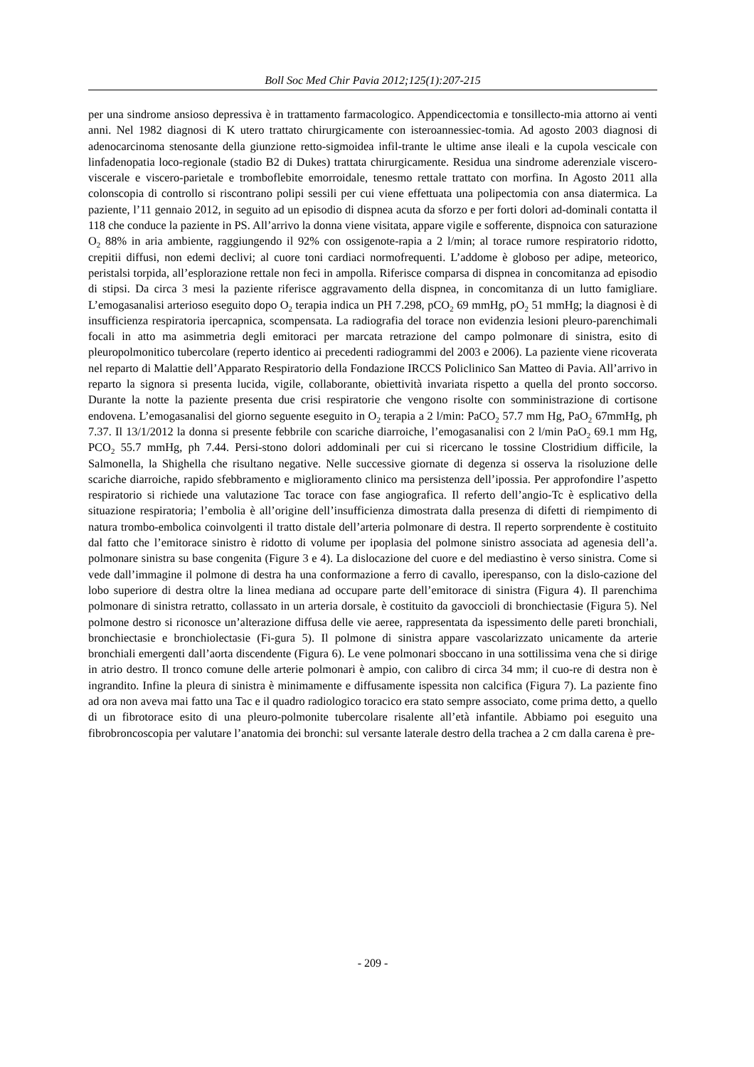Boll Soc Med Chir Pavia 2012;125(1):207-215
per una sindrome ansioso depressiva è in trattamento farmacologico. Appendicectomia e tonsillecto-mia attorno ai venti anni. Nel 1982 diagnosi di K utero trattato chirurgicamente con isteroannessiec-tomia. Ad agosto 2003 diagnosi di adenocarcinoma stenosante della giunzione retto-sigmoidea infil-trante le ultime anse ileali e la cupola vescicale con linfadenopatia loco-regionale (stadio B2 di Dukes) trattata chirurgicamente. Residua una sindrome aderenziale viscero-viscerale e viscero-parietale e tromboflebite emorroidale, tenesmo rettale trattato con morfina. In Agosto 2011 alla colonscopia di controllo si riscontrano polipi sessili per cui viene effettuata una polipectomia con ansa diatermica. La paziente, l’11 gennaio 2012, in seguito ad un episodio di dispnea acuta da sforzo e per forti dolori ad-dominali contatta il 118 che conduce la paziente in PS. All’arrivo la donna viene visitata, appare vigile e sofferente, dispnoica con saturazione O<sub>2</sub> 88% in aria ambiente, raggiungendo il 92% con ossigenote-rapia a 2 l/min; al torace rumore respiratorio ridotto, crepitii diffusi, non edemi declivi; al cuore toni cardiaci normofrequenti. L’addome è globoso per adipe, meteorico, peristalsi torpida, all’esplorazione rettale non feci in ampolla. Riferisce comparsa di dispnea in concomitanza ad episodio di stipsi. Da circa 3 mesi la paziente riferisce aggravamento della dispnea, in concomitanza di un lutto famigliare. L’emogasanalisi arterioso eseguito dopo O<sub>2</sub> terapia indica un PH 7.298, pCO<sub>2</sub> 69 mmHg, pO<sub>2</sub> 51 mmHg; la diagnosi è di insufficienza respiratoria ipercapnica, scompensata. La radiografia del torace non evidenzia lesioni pleuro-parenchimali focali in atto ma asimmetria degli emitoraci per marcata retrazione del campo polmonare di sinistra, esito di pleuropolmonitico tubercolare (reperto identico ai precedenti radiogrammi del 2003 e 2006). La paziente viene ricoverata nel reparto di Malattie dell’Apparato Respiratorio della Fondazione IRCCS Policlinico San Matteo di Pavia. All’arrivo in reparto la signora si presenta lucida, vigile, collaborante, obiettività invariata rispetto a quella del pronto soccorso. Durante la notte la paziente presenta due crisi respiratorie che vengono risolte con somministrazione di cortisone endovena. L’emogasanalisi del giorno seguente eseguito in O<sub>2</sub> terapia a 2 l/min: PaCO<sub>2</sub> 57.7 mm Hg, PaO<sub>2</sub> 67mmHg, ph 7.37. Il 13/1/2012 la donna si presente febbrile con scariche diarroiche, l’emogasanalisi con 2 l/min PaO<sub>2</sub> 69.1 mm Hg, PCO<sub>2</sub> 55.7 mmHg, ph 7.44. Persi-stono dolori addominali per cui si ricercano le tossine Clostridium difficile, la Salmonella, la Shighella che risultano negative. Nelle successive giornate di degenza si osserva la risoluzione delle scariche diarroiche, rapido sfebbramento e miglioramento clinico ma persistenza dell’ipossia. Per approfondire l’aspetto respiratorio si richiede una valutazione Tac torace con fase angiografica. Il referto dell’angio-Tc è esplicativo della situazione respiratoria; l’embolia è all’origine dell’insufficienza dimostrata dalla presenza di difetti di riempimento di natura trombo-embolica coinvolgenti il tratto distale dell’arteria polmonare di destra. Il reperto sorprendente è costituito dal fatto che l’emitorace sinistro è ridotto di volume per ipoplasia del polmone sinistro associata ad agenesia dell’a. polmonare sinistra su base congenita (Figure 3 e 4). La dislocazione del cuore e del mediastino è verso sinistra. Come si vede dall’immagine il polmone di destra ha una conformazione a ferro di cavallo, iperespanso, con la dislo-cazione del lobo superiore di destra oltre la linea mediana ad occupare parte dell’emitorace di sinistra (Figura 4). Il parenchima polmonare di sinistra retratto, collassato in un arteria dorsale, è costituito da gavoccioli di bronchiectasie (Figura 5). Nel polmone destro si riconosce un’alterazione diffusa delle vie aeree, rappresentata da ispessimento delle pareti bronchiali, bronchiectasie e bronchiolectasie (Fi-gura 5). Il polmone di sinistra appare vascolarizzato unicamente da arterie bronchiali emergenti dall’aorta discendente (Figura 6). Le vene polmonari sboccano in una sottilissima vena che si dirige in atrio destro. Il tronco comune delle arterie polmonari è ampio, con calibro di circa 34 mm; il cuo-re di destra non è ingrandito. Infine la pleura di sinistra è minimamente e diffusamente ispessita non calcifica (Figura 7). La paziente fino ad ora non aveva mai fatto una Tac e il quadro radiologico toracico era stato sempre associato, come prima detto, a quello di un fibrotorace esito di una pleuro-polmonite tubercolare risalente all’età infantile. Abbiamo poi eseguito una fibrobroncoscopia per valutare l’anatomia dei bronchi: sul versante laterale destro della trachea a 2 cm dalla carena è pre-
- 209 -